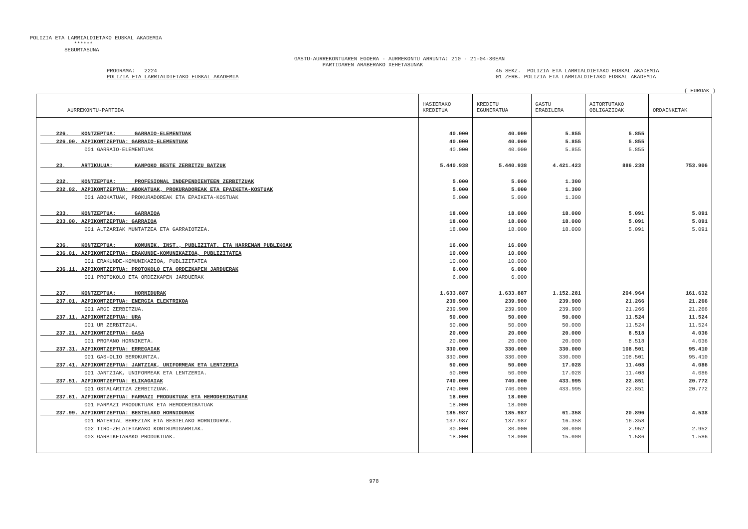POLIZIA ETA LARRIALDIETAKO EUSKAL AKADEMIA ****** SEGURTASUNA
GASTU-AURREKONTUAREN EGOERA - AURREKONTU ARRUNTA: 210 - 21-04-30EAN PARTIDAREN ARABERAKO XEHETASUNAK
PROGRAMA: 2224 POLIZIA ETA LARRIALDIETAKO EUSKAL AKADEMIA
45 SEKZ. POLIZIA ETA LARRIALDIETAKO EUSKAL AKADEMIA 01 ZERB. POLIZIA ETA LARRIALDIETAKO EUSKAL AKADEMIA
( EUROAK )
| AURREKONTU-PARTIDA | HASIERAKO KREDITUA | KREDITU EGUNERATUA | GASTU ERABILERA | AITORTUTAKO OBLIGAZIOAK | ORDAINKETAK |
| --- | --- | --- | --- | --- | --- |
| 226. KONTZEPTUA: GARRAIO-ELEMENTUAK | 40.000 | 40.000 | 5.855 | 5.855 | |
| 226.00. AZPIKONTZEPTUA: GARRAIO-ELEMENTUAK | 40.000 | 40.000 | 5.855 | 5.855 | |
| 001 GARRAIO-ELEMENTUAK | 40.000 | 40.000 | 5.855 | 5.855 | |
| 23. ARTIKULUA: KANPOKO BESTE ZERBITZU BATZUK | 5.440.938 | 5.440.938 | 4.421.423 | 886.238 | 753.906 |
| 232. KONTZEPTUA: PROFESIONAL INDEPENDIENTEEN ZERBITZUAK | 5.000 | 5.000 | 1.300 | | |
| 232.02. AZPIKONTZEPTUA: ABOKATUAK, PROKURADOREAK ETA EPAIKETA-KOSTUAK | 5.000 | 5.000 | 1.300 | | |
| 001 ABOKATUAK, PROKURADOREAK ETA EPAIKETA-KOSTUAK | 5.000 | 5.000 | 1.300 | | |
| 233. KONTZEPTUA: GARRAIOA | 18.000 | 18.000 | 18.000 | 5.091 | 5.091 |
| 233.00. AZPIKONTZEPTUA: GARRAIOA | 18.000 | 18.000 | 18.000 | 5.091 | 5.091 |
| 001 ALTZARIAK MUNTATZEA ETA GARRAIOTZEA. | 18.000 | 18.000 | 18.000 | 5.091 | 5.091 |
| 236. KONTZEPTUA: KOMUNIK. INST., PUBLIZITAT. ETA HARREMAN PUBLIKOAK | 16.000 | 16.000 | | | |
| 236.01. AZPIKONTZEPTUA: ERAKUNDE-KOMUNIKAZIOA, PUBLIZITATEA | 10.000 | 10.000 | | | |
| 001 ERAKUNDE-KOMUNIKAZIOA, PUBLIZITATEA | 10.000 | 10.000 | | | |
| 236.11. AZPIKONTZEPTUA: PROTOKOLO ETA ORDEZKAPEN JARDUERAK | 6.000 | 6.000 | | | |
| 001 PROTOKOLO ETA ORDEZKAPEN JARDUERAK | 6.000 | 6.000 | | | |
| 237. KONTZEPTUA: HORNIDURAK | 1.633.887 | 1.633.887 | 1.152.281 | 204.964 | 161.632 |
| 237.01. AZPIKONTZEPTUA: ENERGIA ELEKTRIKOA | 239.900 | 239.900 | 239.900 | 21.266 | 21.266 |
| 001 ARGI ZERBITZUA. | 239.900 | 239.900 | 239.900 | 21.266 | 21.266 |
| 237.11. AZPIKONTZEPTUA: URA | 50.000 | 50.000 | 50.000 | 11.524 | 11.524 |
| 001 UR ZERBITZUA. | 50.000 | 50.000 | 50.000 | 11.524 | 11.524 |
| 237.21. AZPIKONTZEPTUA: GASA | 20.000 | 20.000 | 20.000 | 8.518 | 4.036 |
| 001 PROPANO HORNIKETA. | 20.000 | 20.000 | 20.000 | 8.518 | 4.036 |
| 237.31. AZPIKONTZEPTUA: ERREGAIAK | 330.000 | 330.000 | 330.000 | 108.501 | 95.410 |
| 001 GAS-OLIO BEROKUNTZA. | 330.000 | 330.000 | 330.000 | 108.501 | 95.410 |
| 237.41. AZPIKONTZEPTUA: JANTZIAK, UNIFORMEAK ETA LENTZERIA | 50.000 | 50.000 | 17.028 | 11.408 | 4.086 |
| 001 JANTZIAK, UNIFORMEAK ETA LENTZERIA. | 50.000 | 50.000 | 17.028 | 11.408 | 4.086 |
| 237.51. AZPIKONTZEPTUA: ELIKAGAIAK | 740.000 | 740.000 | 433.995 | 22.851 | 20.772 |
| 001 OSTALARITZA ZERBITZUAK. | 740.000 | 740.000 | 433.995 | 22.851 | 20.772 |
| 237.61. AZPIKONTZEPTUA: FARMAZI PRODUKTUAK ETA HEMODERIBATUAK | 18.000 | 18.000 | | | |
| 001 FARMAZI PRODUKTUAK ETA HEMODERIBATUAK | 18.000 | 18.000 | | | |
| 237.99. AZPIKONTZEPTUA: BESTELAKO HORNIDURAK | 185.987 | 185.987 | 61.358 | 20.896 | 4.538 |
| 001 MATERIAL BEREZIAK ETA BESTELAKO HORNIDURAK. | 137.987 | 137.987 | 16.358 | 16.358 | |
| 002 TIRO-ZELAIETARAKO KONTSUMIGARRIAK. | 30.000 | 30.000 | 30.000 | 2.952 | 2.952 |
| 003 GARBIKETARAKO PRODUKTUAK. | 18.000 | 18.000 | 15.000 | 1.586 | 1.586 |
978